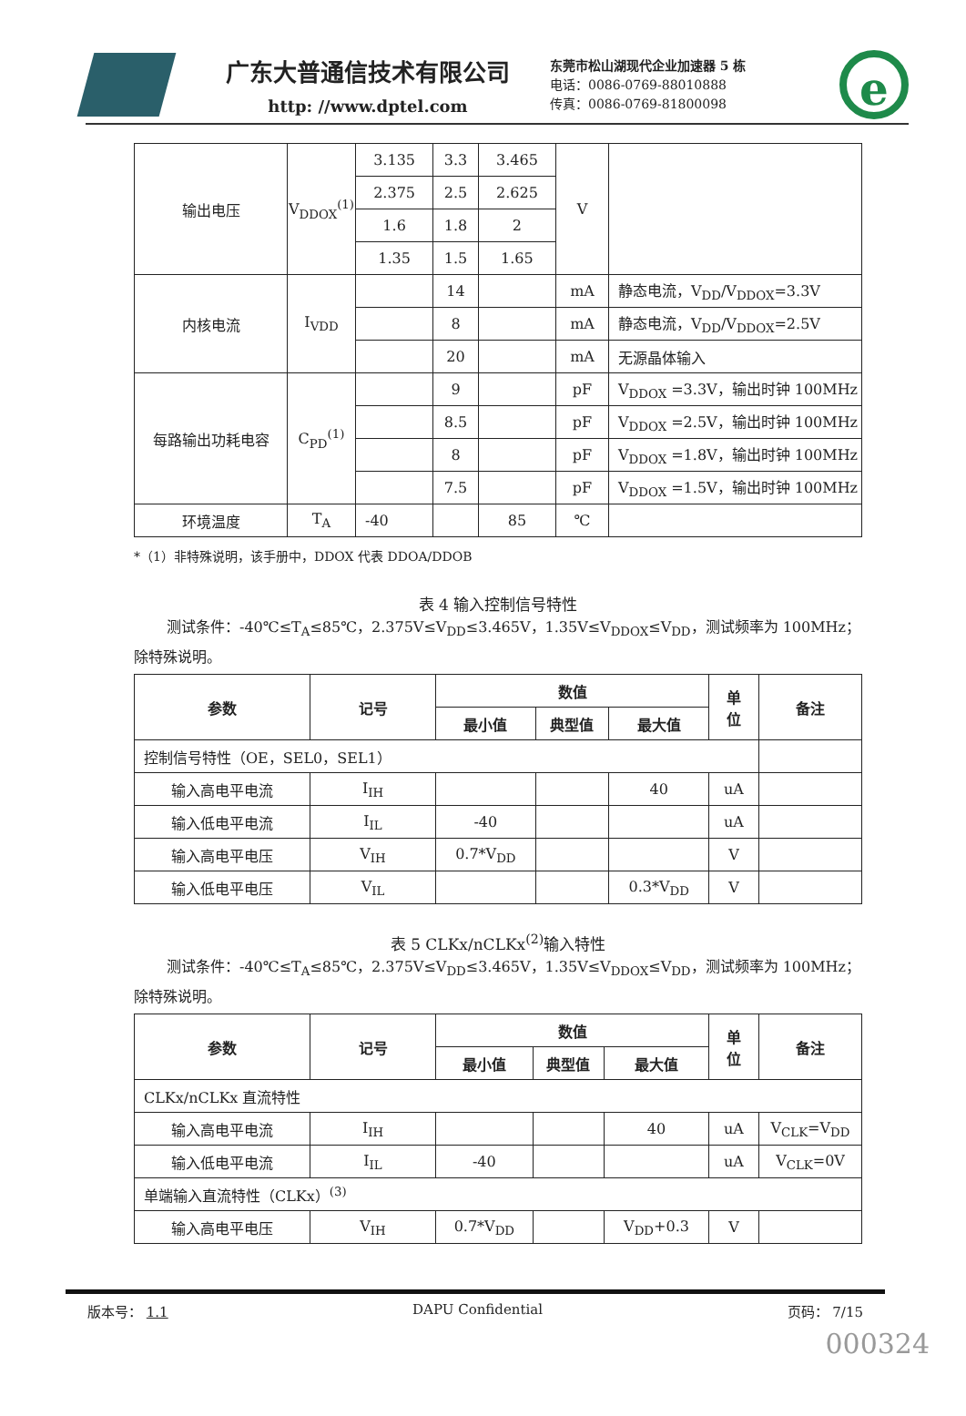广东大普通信技术有限公司
http: //www.dptel.com
东莞市松山湖现代企业加速器 5 栋
电话：0086-0769-88010888
传真：0086-0769-81800098
e
| 输出电压 | V<sub>DDOX</sub><sup>(1)</sup> | 3.135 | 3.3 | 3.465 | V | |
| | | 2.375 | 2.5 | 2.625 | | |
| | | 1.6 | 1.8 | 2 | | |
| | | 1.35 | 1.5 | 1.65 | | |
| 内核电流 | I<sub>VDD</sub> | | 14 | | mA | 静态电流，V<sub>DD</sub>/V<sub>DDOX</sub>=3.3V |
| | | | 8 | | mA | 静态电流，V<sub>DD</sub>/V<sub>DDOX</sub>=2.5V |
| | | | 20 | | mA | 无源晶体输入 |
| 每路输出功耗电容 | C<sub>PD</sub><sup>(1)</sup> | | 9 | | pF | V<sub>DDOX</sub> =3.3V，输出时钟 100MHz |
| | | | 8.5 | | pF | V<sub>DDOX</sub> =2.5V，输出时钟 100MHz |
| | | | 8 | | pF | V<sub>DDOX</sub> =1.8V，输出时钟 100MHz |
| | | | 7.5 | | pF | V<sub>DDOX</sub> =1.5V，输出时钟 100MHz |
| 环境温度 | T<sub>A</sub> | -40 | | 85 | ℃ | |
*（1）非特殊说明，该手册中，DDOX 代表 DDOA/DDOB
表 4 输入控制信号特性
测试条件：-40℃≤T<sub>A</sub>≤85℃，2.375V≤V<sub>DD</sub>≤3.465V，1.35V≤V<sub>DDOX</sub>≤V<sub>DD</sub>，测试频率为 100MHz；除特殊说明。
| 参数 | 记号 | 数值 | | | 单 位 | 备注 |
| --- | --- | --- | --- | --- | --- | --- |
| | | 最小值 | 典型值 | 最大值 | | |
| 控制信号特性（OE，SEL0，SEL1） | | | | | | |
| 输入高电平电流 | I<sub>IH</sub> | | | 40 | uA | |
| 输入低电平电流 | I<sub>IL</sub> | -40 | | | uA | |
| 输入高电平电压 | V<sub>IH</sub> | 0.7*V<sub>DD</sub> | | | V | |
| 输入低电平电压 | V<sub>IL</sub> | | | 0.3*V<sub>DD</sub> | V | |
表 5 CLKx/nCLKx<sup>(2)</sup>输入特性
测试条件：-40℃≤T<sub>A</sub>≤85℃，2.375V≤V<sub>DD</sub>≤3.465V，1.35V≤V<sub>DDOX</sub>≤V<sub>DD</sub>，测试频率为 100MHz；除特殊说明。
| 参数 | 记号 | 数值 | | | 单 位 | 备注 |
| --- | --- | --- | --- | --- | --- | --- |
| | | 最小值 | 典型值 | 最大值 | | |
| CLKx/nCLKx 直流特性 | | | | | | |
| 输入高电平电流 | I<sub>IH</sub> | | | 40 | uA | V<sub>CLK</sub>=V<sub>DD</sub> |
| 输入低电平电流 | I<sub>IL</sub> | -40 | | | uA | V<sub>CLK</sub>=0V |
| 单端输入直流特性（CLKx）<sup>(3)</sup> | | | | | | |
| 输入高电平电压 | V<sub>IH</sub> | 0.7*V<sub>DD</sub> | | V<sub>DD</sub>+0.3 | V | |
版本号： 1.1 DAPU Confidential 页码： 7/15
000324